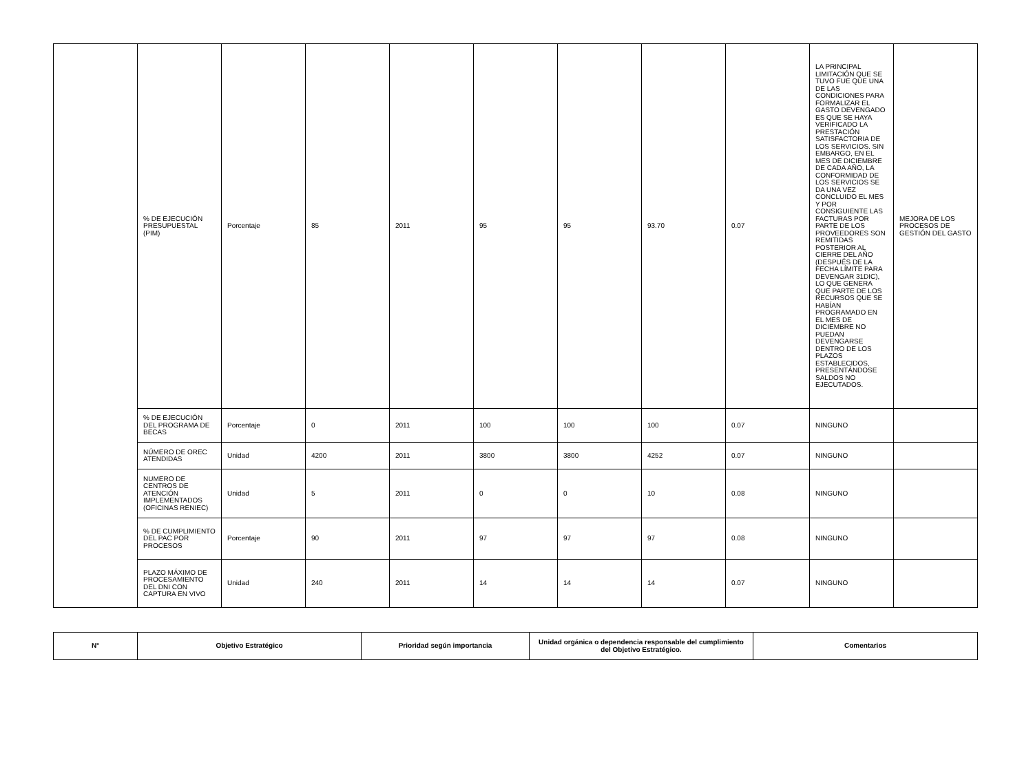| | % DE EJECUCIÓN PRESUPUESTAL (PIM) | Porcentaje | 85 | 2011 | 95 | 95 | 93.70 | 0.07 | LA PRINCIPAL LIMITACIÓN QUE SE TUVO FUE QUE UNA DE LAS CONDICIONES PARA FORMALIZAR EL GASTO DEVENGADO ES QUE SE HAYA VERIFICADO LA PRESTACIÓN SATISFACTORIA DE LOS SERVICIOS. SIN EMBARGO, EN EL MES DE DICIEMBRE DE CADA AÑO, LA CONFORMIDAD DE LOS SERVICIOS SE DA UNA VEZ CONCLUIDO EL MES Y POR CONSIGUIENTE LAS FACTURAS POR PARTE DE LOS PROVEEDORES SON REMITIDAS POSTERIOR AL CIERRE DEL AÑO (DESPUÉS DE LA FECHA LÍMITE PARA DEVENGAR 31DIC), LO QUE GENERA QUE PARTE DE LOS RECURSOS QUE SE HABÍAN PROGRAMADO EN EL MES DE DICIEMBRE NO PUEDAN DEVENGARSE DENTRO DE LOS PLAZOS ESTABLECIDOS, PRESENTÁNDOSE SALDOS NO EJECUTADOS. | MEJORA DE LOS PROCESOS DE GESTIÓN DEL GASTO |
| | % DE EJECUCIÓN DEL PROGRAMA DE BECAS | Porcentaje | 0 | 2011 | 100 | 100 | 100 | 0.07 | NINGUNO | |
| | NÚMERO DE OREC ATENDIDAS | Unidad | 4200 | 2011 | 3800 | 3800 | 4252 | 0.07 | NINGUNO | |
| | NUMERO DE CENTROS DE ATENCIÓN IMPLEMENTADOS (OFICINAS RENIEC) | Unidad | 5 | 2011 | 0 | 0 | 10 | 0.08 | NINGUNO | |
| | % DE CUMPLIMIENTO DEL PAC POR PROCESOS | Porcentaje | 90 | 2011 | 97 | 97 | 97 | 0.08 | NINGUNO | |
| | PLAZO MÁXIMO DE PROCESAMIENTO DEL DNI CON CAPTURA EN VIVO | Unidad | 240 | 2011 | 14 | 14 | 14 | 0.07 | NINGUNO | |
| N° | Objetivo Estratégico | Prioridad según importancia | Unidad orgánica o dependencia responsable del cumplimiento del Objetivo Estratégico. | Comentarios |
| --- | --- | --- | --- | --- |